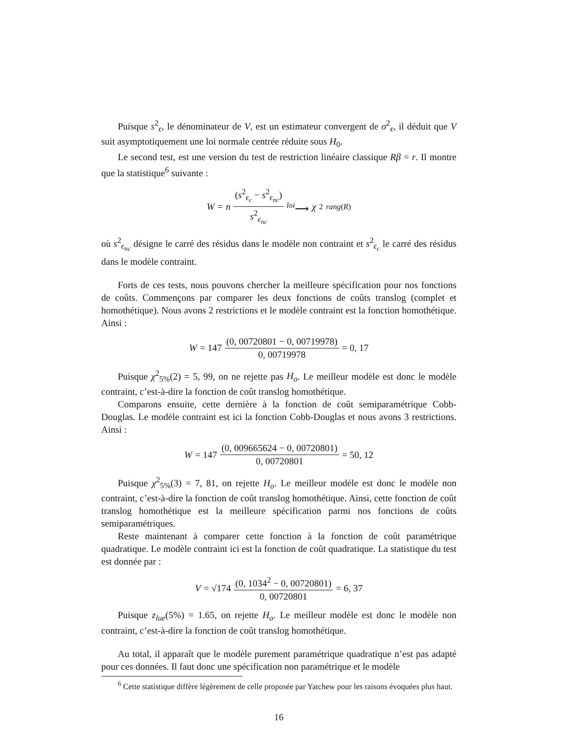Puisque s<sup>2</sup><sub>ϵ</sub>, le dénominateur de V, est un estimateur convergent de σ<sup>2</sup><sub>ϵ</sub>, il déduit que V suit asymptotiquement une loi normale centrée réduite sous H<sub>0</sub>.
Le second test, est une version du test de restriction linéaire classique Rβ = r. Il montre que la statistique<sup>6</sup> suivante :
W = n (s<sup>2</sup><sub>ϵ<sub>c</sub></sub> − s<sup>2</sup><sub>ϵ<sub>nc</sub></sub>) s<sup>2</sup><sub>ϵ<sub>nc</sub></sub> <sup>loi</sup>⟶ χ<sup>2</sup><sub>rang(R)</sub>
où s<sup>2</sup><sub>ϵ<sub>nc</sub></sub> désigne le carré des résidus dans le modèle non contraint et s<sup>2</sup><sub>ϵ<sub>c</sub></sub> le carré des résidus dans le modèle contraint.
Forts de ces tests, nous pouvons chercher la meilleure spécification pour nos fonctions de coûts. Commençons par comparer les deux fonctions de coûts translog (complet et homothétique). Nous avons 2 restrictions et le modèle contraint est la fonction homothétique. Ainsi :
W = 147 (0, 00720801 − 0, 00719978) 0, 00719978 = 0, 17
Puisque χ<sup>2</sup><sub>5%</sub>(2) = 5, 99, on ne rejette pas H<sub>o</sub>. Le meilleur modèle est donc le modèle contraint, c’est-à-dire la fonction de coût translog homothétique.
Comparons ensuite, cette dernière à la fonction de coût semiparamétrique Cobb-Douglas. Le modèle contraint est ici la fonction Cobb-Douglas et nous avons 3 restrictions. Ainsi :
W = 147 (0, 009665624 − 0, 00720801) 0, 00720801 = 50, 12
Puisque χ<sup>2</sup><sub>5%</sub>(3) = 7, 81, on rejette H<sub>o</sub>. Le meilleur modèle est donc le modèle non contraint, c’est-à-dire la fonction de coût translog homothétique. Ainsi, cette fonction de coût translog homothétique est la meilleure spécification parmi nos fonctions de coûts semiparamétriques.
Reste maintenant à comparer cette fonction à la fonction de coût paramétrique quadratique. Le modèle contraint ici est la fonction de coût quadratique. La statistique du test est donnée par :
V = √174 (0, 1034<sup>2</sup> − 0, 00720801) 0, 00720801 = 6, 37
Puisque z<sub>lue</sub>(5%) = 1.65, on rejette H<sub>o</sub>. Le meilleur modèle est donc le modèle non contraint, c’est-à-dire la fonction de coût translog homothétique.
Au total, il apparaît que le modèle purement paramétrique quadratique n’est pas adapté pour ces données. Il faut donc une spécification non paramétrique et le modèle
<sup>6</sup> Cette statistique diffère légèrement de celle proposée par Yatchew pour les raisons évoquées plus haut.
16